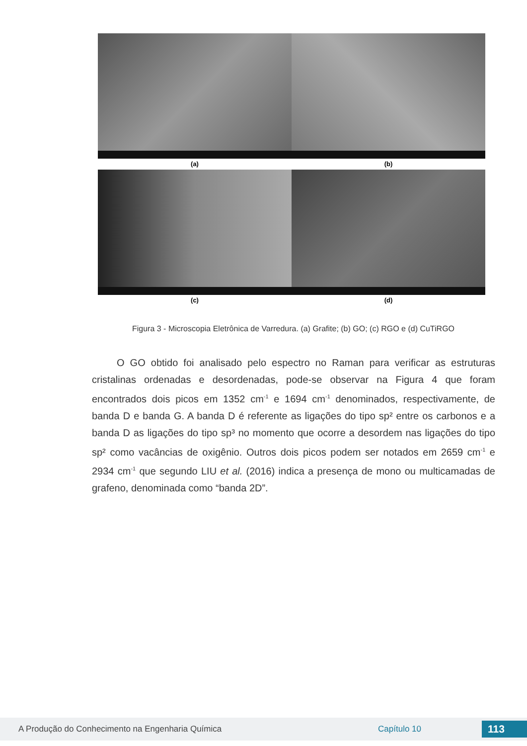(a) (b)
(c) (d)
Figura 3 - Microscopia Eletrônica de Varredura. (a) Grafite; (b) GO; (c) RGO e (d) CuTiRGO
O GO obtido foi analisado pelo espectro no Raman para verificar as estruturas cristalinas ordenadas e desordenadas, pode-se observar na Figura 4 que foram encontrados dois picos em 1352 cm<sup>-1</sup> e 1694 cm<sup>-1</sup> denominados, respectivamente, de banda D e banda G. A banda D é referente as ligações do tipo sp² entre os carbonos e a banda D as ligações do tipo sp³ no momento que ocorre a desordem nas ligações do tipo sp² como vacâncias de oxigênio. Outros dois picos podem ser notados em 2659 cm<sup>-1</sup> e 2934 cm<sup>-1</sup> que segundo LIU et al. (2016) indica a presença de mono ou multicamadas de grafeno, denominada como “banda 2D”.
A Produção do Conhecimento na Engenharia Química Capítulo 10 113